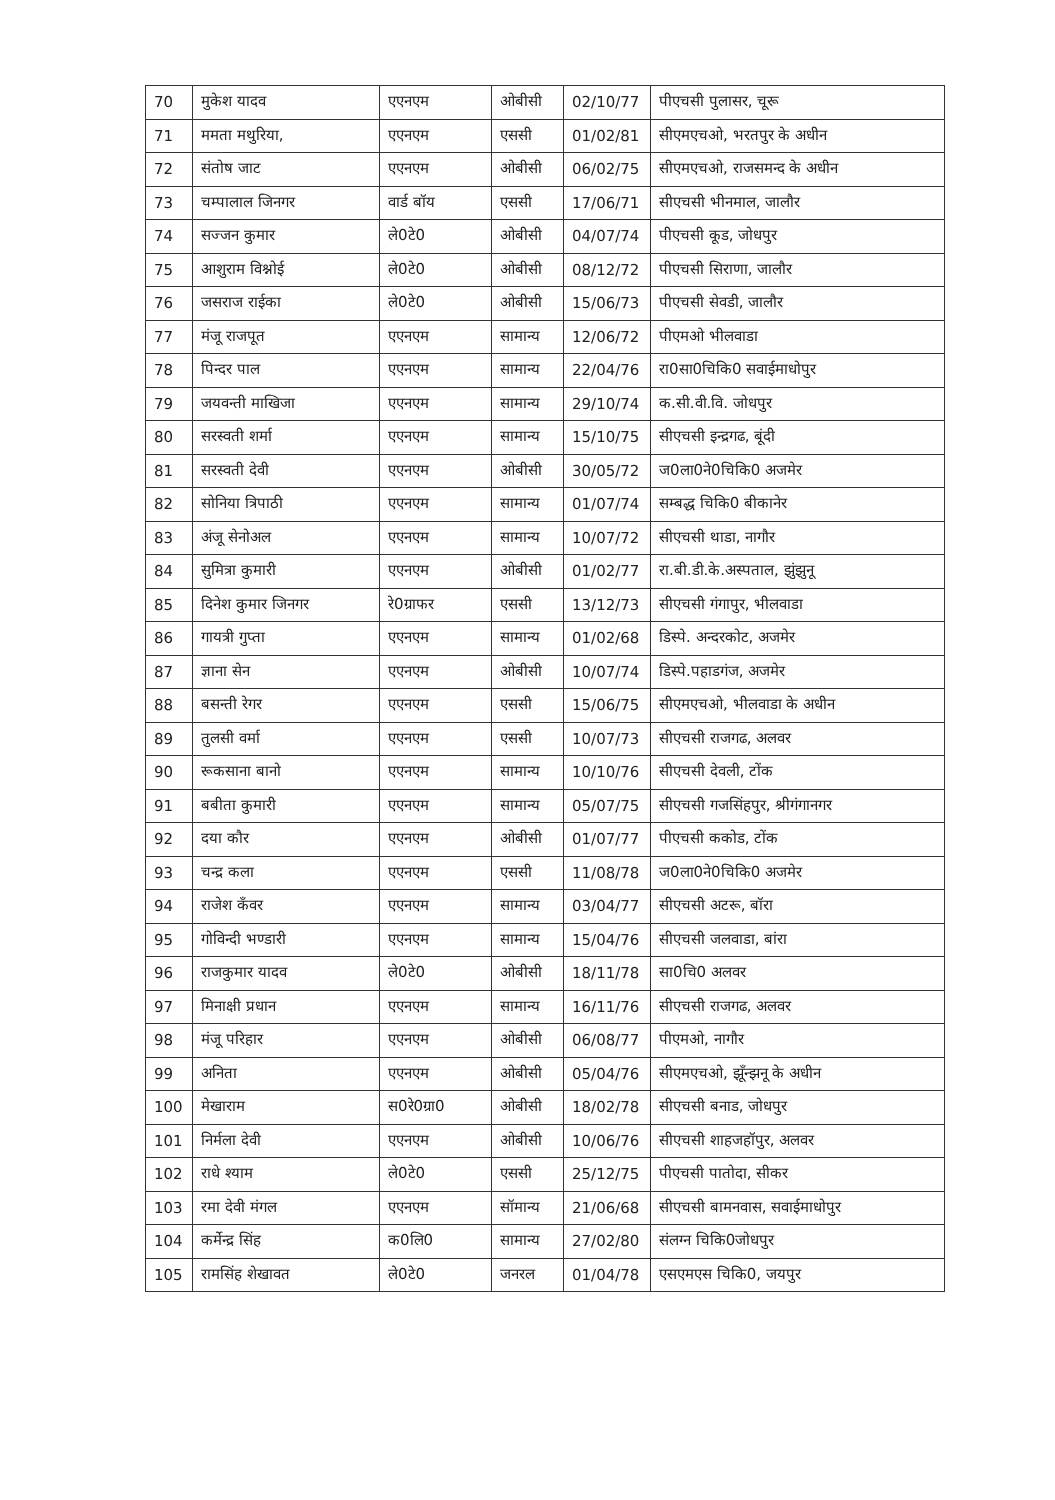| 70 | मुकेश यादव | एएनएम | ओबीसी | 02/10/77 | पीएचसी पुलासर, चूरू |
| 71 | ममता मथुरिया, | एएनएम | एससी | 01/02/81 | सीएमएचओ, भरतपुर के अधीन |
| 72 | संतोष जाट | एएनएम | ओबीसी | 06/02/75 | सीएमएचओ, राजसमन्द के अधीन |
| 73 | चम्पालाल जिनगर | वार्ड बॉय | एससी | 17/06/71 | सीएचसी भीनमाल, जालौर |
| 74 | सज्जन कुमार | ले0टे0 | ओबीसी | 04/07/74 | पीएचसी कूड, जोधपुर |
| 75 | आशुराम विश्नोई | ले0टे0 | ओबीसी | 08/12/72 | पीएचसी सिराणा, जालौर |
| 76 | जसराज राईका | ले0टे0 | ओबीसी | 15/06/73 | पीएचसी सेवडी, जालौर |
| 77 | मंजू राजपूत | एएनएम | सामान्य | 12/06/72 | पीएमओ भीलवाडा |
| 78 | पिन्दर पाल | एएनएम | सामान्य | 22/04/76 | रा0सा0चिकि0 सवाईमाधोपुर |
| 79 | जयवन्ती माखिजा | एएनएम | सामान्य | 29/10/74 | क.सी.वी.वि. जोधपुर |
| 80 | सरस्वती शर्मा | एएनएम | सामान्य | 15/10/75 | सीएचसी इन्द्रगढ, बूंदी |
| 81 | सरस्वती देवी | एएनएम | ओबीसी | 30/05/72 | ज0ला0ने0चिकि0 अजमेर |
| 82 | सोनिया त्रिपाठी | एएनएम | सामान्य | 01/07/74 | सम्बद्ध चिकि0 बीकानेर |
| 83 | अंजू सेनोअल | एएनएम | सामान्य | 10/07/72 | सीएचसी थाडा, नागौर |
| 84 | सुमित्रा कुमारी | एएनएम | ओबीसी | 01/02/77 | रा.बी.डी.के.अस्पताल, झुंझुनू |
| 85 | दिनेश कुमार जिनगर | रे0ग्राफर | एससी | 13/12/73 | सीएचसी गंगापुर, भीलवाडा |
| 86 | गायत्री गुप्ता | एएनएम | सामान्य | 01/02/68 | डिस्पे. अन्दरकोट, अजमेर |
| 87 | ज्ञाना सेन | एएनएम | ओबीसी | 10/07/74 | डिस्पे.पहाडगंज, अजमेर |
| 88 | बसन्ती रेगर | एएनएम | एससी | 15/06/75 | सीएमएचओ, भीलवाडा के अधीन |
| 89 | तुलसी वर्मा | एएनएम | एससी | 10/07/73 | सीएचसी राजगढ, अलवर |
| 90 | रूकसाना बानो | एएनएम | सामान्य | 10/10/76 | सीएचसी देवली, टोंक |
| 91 | बबीता कुमारी | एएनएम | सामान्य | 05/07/75 | सीएचसी गजसिंहपुर, श्रीगंगानगर |
| 92 | दया कौर | एएनएम | ओबीसी | 01/07/77 | पीएचसी ककोड, टोंक |
| 93 | चन्द्र कला | एएनएम | एससी | 11/08/78 | ज0ला0ने0चिकि0 अजमेर |
| 94 | राजेश कँवर | एएनएम | सामान्य | 03/04/77 | सीएचसी अटरू, बॉरा |
| 95 | गोविन्दी भण्डारी | एएनएम | सामान्य | 15/04/76 | सीएचसी जलवाडा, बांरा |
| 96 | राजकुमार यादव | ले0टे0 | ओबीसी | 18/11/78 | सा0चि0 अलवर |
| 97 | मिनाक्षी प्रधान | एएनएम | सामान्य | 16/11/76 | सीएचसी राजगढ, अलवर |
| 98 | मंजू परिहार | एएनएम | ओबीसी | 06/08/77 | पीएमओ, नागौर |
| 99 | अनिता | एएनएम | ओबीसी | 05/04/76 | सीएमएचओ, झूँन्झनू के अधीन |
| 100 | मेखाराम | स0रे0ग्रा0 | ओबीसी | 18/02/78 | सीएचसी बनाड, जोधपुर |
| 101 | निर्मला देवी | एएनएम | ओबीसी | 10/06/76 | सीएचसी शाहजहॉपुर, अलवर |
| 102 | राधे श्याम | ले0टे0 | एससी | 25/12/75 | पीएचसी पातोदा, सीकर |
| 103 | रमा देवी मंगल | एएनएम | सॉमान्य | 21/06/68 | सीएचसी बामनवास, सवाईमाधोपुर |
| 104 | कर्मेन्द्र सिंह | क0लि0 | सामान्य | 27/02/80 | संलग्न चिकि0जोधपुर |
| 105 | रामसिंह शेखावत | ले0टे0 | जनरल | 01/04/78 | एसएमएस चिकि0, जयपुर |